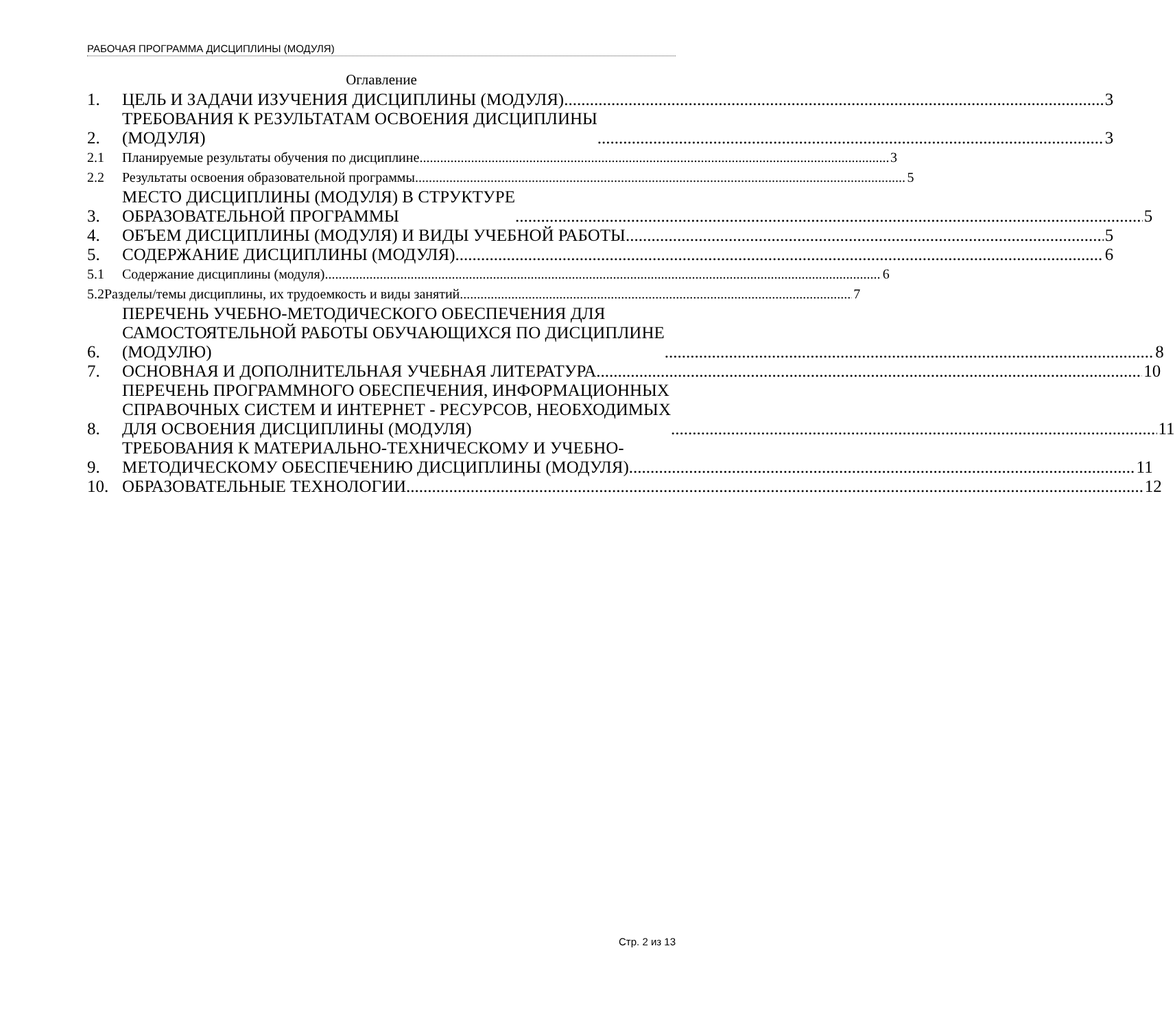РАБОЧАЯ ПРОГРАММА ДИСЦИПЛИНЫ (МОДУЛЯ)
Оглавление
1. ЦЕЛЬ И ЗАДАЧИ ИЗУЧЕНИЯ ДИСЦИПЛИНЫ (МОДУЛЯ) 3
2. ТРЕБОВАНИЯ К РЕЗУЛЬТАТАМ ОСВОЕНИЯ ДИСЦИПЛИНЫ
(МОДУЛЯ) 3
2.1 Планируемые результаты обучения по дисциплине 3
2.2 Результаты освоения образовательной программы 5
3. МЕСТО ДИСЦИПЛИНЫ (МОДУЛЯ) В СТРУКТУРЕ
ОБРАЗОВАТЕЛЬНОЙ ПРОГРАММЫ 5
4. ОБЪЕМ ДИСЦИПЛИНЫ (МОДУЛЯ) И ВИДЫ УЧЕБНОЙ РАБОТЫ 5
5. СОДЕРЖАНИЕ ДИСЦИПЛИНЫ (МОДУЛЯ) 6
5.1 Содержание дисциплины (модуля) 6
5.2Разделы/темы дисциплины, их трудоемкость и виды занятий 7
6. ПЕРЕЧЕНЬ УЧЕБНО-МЕТОДИЧЕСКОГО ОБЕСПЕЧЕНИЯ ДЛЯ
САМОСТОЯТЕЛЬНОЙ РАБОТЫ ОБУЧАЮЩИХСЯ ПО ДИСЦИПЛИНЕ
(МОДУЛЮ) 8
7. ОСНОВНАЯ И ДОПОЛНИТЕЛЬНАЯ УЧЕБНАЯ ЛИТЕРАТУРА 10
8. ПЕРЕЧЕНЬ ПРОГРАММНОГО ОБЕСПЕЧЕНИЯ, ИНФОРМАЦИОННЫХ
СПРАВОЧНЫХ СИСТЕМ И ИНТЕРНЕТ - РЕСУРСОВ, НЕОБХОДИМЫХ
ДЛЯ ОСВОЕНИЯ ДИСЦИПЛИНЫ (МОДУЛЯ) 11
9. ТРЕБОВАНИЯ К МАТЕРИАЛЬНО-ТЕХНИЧЕСКОМУ И УЧЕБНО-
МЕТОДИЧЕСКОМУ ОБЕСПЕЧЕНИЮ ДИСЦИПЛИНЫ (МОДУЛЯ) 11
10. ОБРАЗОВАТЕЛЬНЫЕ ТЕХНОЛОГИИ 12
Стр. 2 из 13